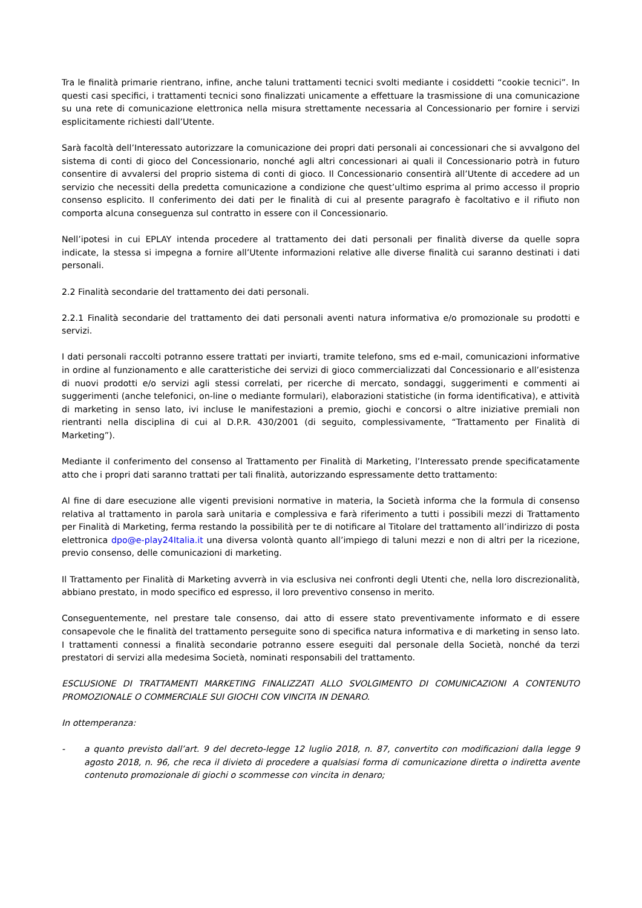Tra le finalità primarie rientrano, infine, anche taluni trattamenti tecnici svolti mediante i cosiddetti “cookie tecnici”. In questi casi specifici, i trattamenti tecnici sono finalizzati unicamente a effettuare la trasmissione di una comunicazione su una rete di comunicazione elettronica nella misura strettamente necessaria al Concessionario per fornire i servizi esplicitamente richiesti dall’Utente.
Sarà facoltà dell’Interessato autorizzare la comunicazione dei propri dati personali ai concessionari che si avvalgono del sistema di conti di gioco del Concessionario, nonché agli altri concessionari ai quali il Concessionario potrà in futuro consentire di avvalersi del proprio sistema di conti di gioco. Il Concessionario consentirà all’Utente di accedere ad un servizio che necessiti della predetta comunicazione a condizione che quest’ultimo esprima al primo accesso il proprio consenso esplicito. Il conferimento dei dati per le finalità di cui al presente paragrafo è facoltativo e il rifiuto non comporta alcuna conseguenza sul contratto in essere con il Concessionario.
Nell’ipotesi in cui EPLAY intenda procedere al trattamento dei dati personali per finalità diverse da quelle sopra indicate, la stessa si impegna a fornire all’Utente informazioni relative alle diverse finalità cui saranno destinati i dati personali.
2.2 Finalità secondarie del trattamento dei dati personali.
2.2.1 Finalità secondarie del trattamento dei dati personali aventi natura informativa e/o promozionale su prodotti e servizi.
I dati personali raccolti potranno essere trattati per inviarti, tramite telefono, sms ed e-mail, comunicazioni informative in ordine al funzionamento e alle caratteristiche dei servizi di gioco commercializzati dal Concessionario e all’esistenza di nuovi prodotti e/o servizi agli stessi correlati, per ricerche di mercato, sondaggi, suggerimenti e commenti ai suggerimenti (anche telefonici, on-line o mediante formulari), elaborazioni statistiche (in forma identificativa), e attività di marketing in senso lato, ivi incluse le manifestazioni a premio, giochi e concorsi o altre iniziative premiali non rientranti nella disciplina di cui al D.P.R. 430/2001 (di seguito, complessivamente, “Trattamento per Finalità di Marketing”).
Mediante il conferimento del consenso al Trattamento per Finalità di Marketing, l’Interessato prende specificatamente atto che i propri dati saranno trattati per tali finalità, autorizzando espressamente detto trattamento:
Al fine di dare esecuzione alle vigenti previsioni normative in materia, la Società informa che la formula di consenso relativa al trattamento in parola sarà unitaria e complessiva e farà riferimento a tutti i possibili mezzi di Trattamento per Finalità di Marketing, ferma restando la possibilità per te di notificare al Titolare del trattamento all’indirizzo di posta elettronica dpo@e-play24Italia.it una diversa volontà quanto all’impiego di taluni mezzi e non di altri per la ricezione, previo consenso, delle comunicazioni di marketing.
Il Trattamento per Finalità di Marketing avverrà in via esclusiva nei confronti degli Utenti che, nella loro discrezionalità, abbiano prestato, in modo specifico ed espresso, il loro preventivo consenso in merito.
Conseguentemente, nel prestare tale consenso, dai atto di essere stato preventivamente informato e di essere consapevole che le finalità del trattamento perseguite sono di specifica natura informativa e di marketing in senso lato. I trattamenti connessi a finalità secondarie potranno essere eseguiti dal personale della Società, nonché da terzi prestatori di servizi alla medesima Società, nominati responsabili del trattamento.
ESCLUSIONE DI TRATTAMENTI MARKETING FINALIZZATI ALLO SVOLGIMENTO DI COMUNICAZIONI A CONTENUTO PROMOZIONALE O COMMERCIALE SUI GIOCHI CON VINCITA IN DENARO.
In ottemperanza:
- a quanto previsto dall’art. 9 del decreto-legge 12 luglio 2018, n. 87, convertito con modificazioni dalla legge 9 agosto 2018, n. 96, che reca il divieto di procedere a qualsiasi forma di comunicazione diretta o indiretta avente contenuto promozionale di giochi o scommesse con vincita in denaro;